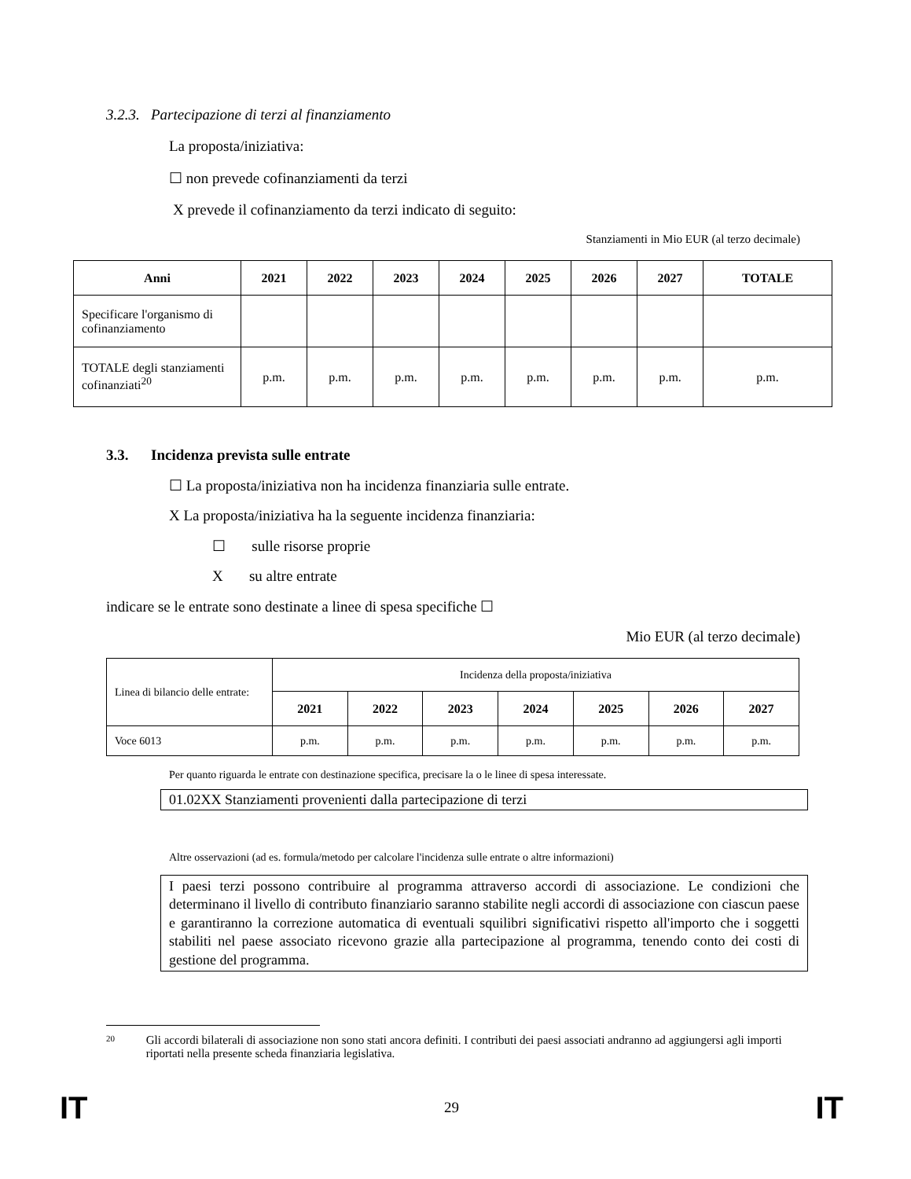3.2.3. Partecipazione di terzi al finanziamento
La proposta/iniziativa:
☐ non prevede cofinanziamenti da terzi
X prevede il cofinanziamento da terzi indicato di seguito:
Stanziamenti in Mio EUR (al terzo decimale)
| Anni | 2021 | 2022 | 2023 | 2024 | 2025 | 2026 | 2027 | TOTALE |
| --- | --- | --- | --- | --- | --- | --- | --- | --- |
| Specificare l'organismo di cofinanziamento | | | | | | | | |
| TOTALE degli stanziamenti cofinanziati<sup>20</sup> | p.m. | p.m. | p.m. | p.m. | p.m. | p.m. | p.m. | p.m. |
3.3. Incidenza prevista sulle entrate
☐ La proposta/iniziativa non ha incidenza finanziaria sulle entrate.
X La proposta/iniziativa ha la seguente incidenza finanziaria:
☐ sulle risorse proprie
X su altre entrate
indicare se le entrate sono destinate a linee di spesa specifiche ☐
Mio EUR (al terzo decimale)
| Linea di bilancio delle entrate: | Incidenza della proposta/iniziativa | | | | | | |
| | 2021 | 2022 | 2023 | 2024 | 2025 | 2026 | 2027 |
| Voce 6013 | p.m. | p.m. | p.m. | p.m. | p.m. | p.m. | p.m. |
Per quanto riguarda le entrate con destinazione specifica, precisare la o le linee di spesa interessate.
01.02XX Stanziamenti provenienti dalla partecipazione di terzi
Altre osservazioni (ad es. formula/metodo per calcolare l'incidenza sulle entrate o altre informazioni)
I paesi terzi possono contribuire al programma attraverso accordi di associazione. Le condizioni che determinano il livello di contributo finanziario saranno stabilite negli accordi di associazione con ciascun paese e garantiranno la correzione automatica di eventuali squilibri significativi rispetto all'importo che i soggetti stabiliti nel paese associato ricevono grazie alla partecipazione al programma, tenendo conto dei costi di gestione del programma.
20 Gli accordi bilaterali di associazione non sono stati ancora definiti. I contributi dei paesi associati andranno ad aggiungersi agli importi riportati nella presente scheda finanziaria legislativa.
IT 29 IT